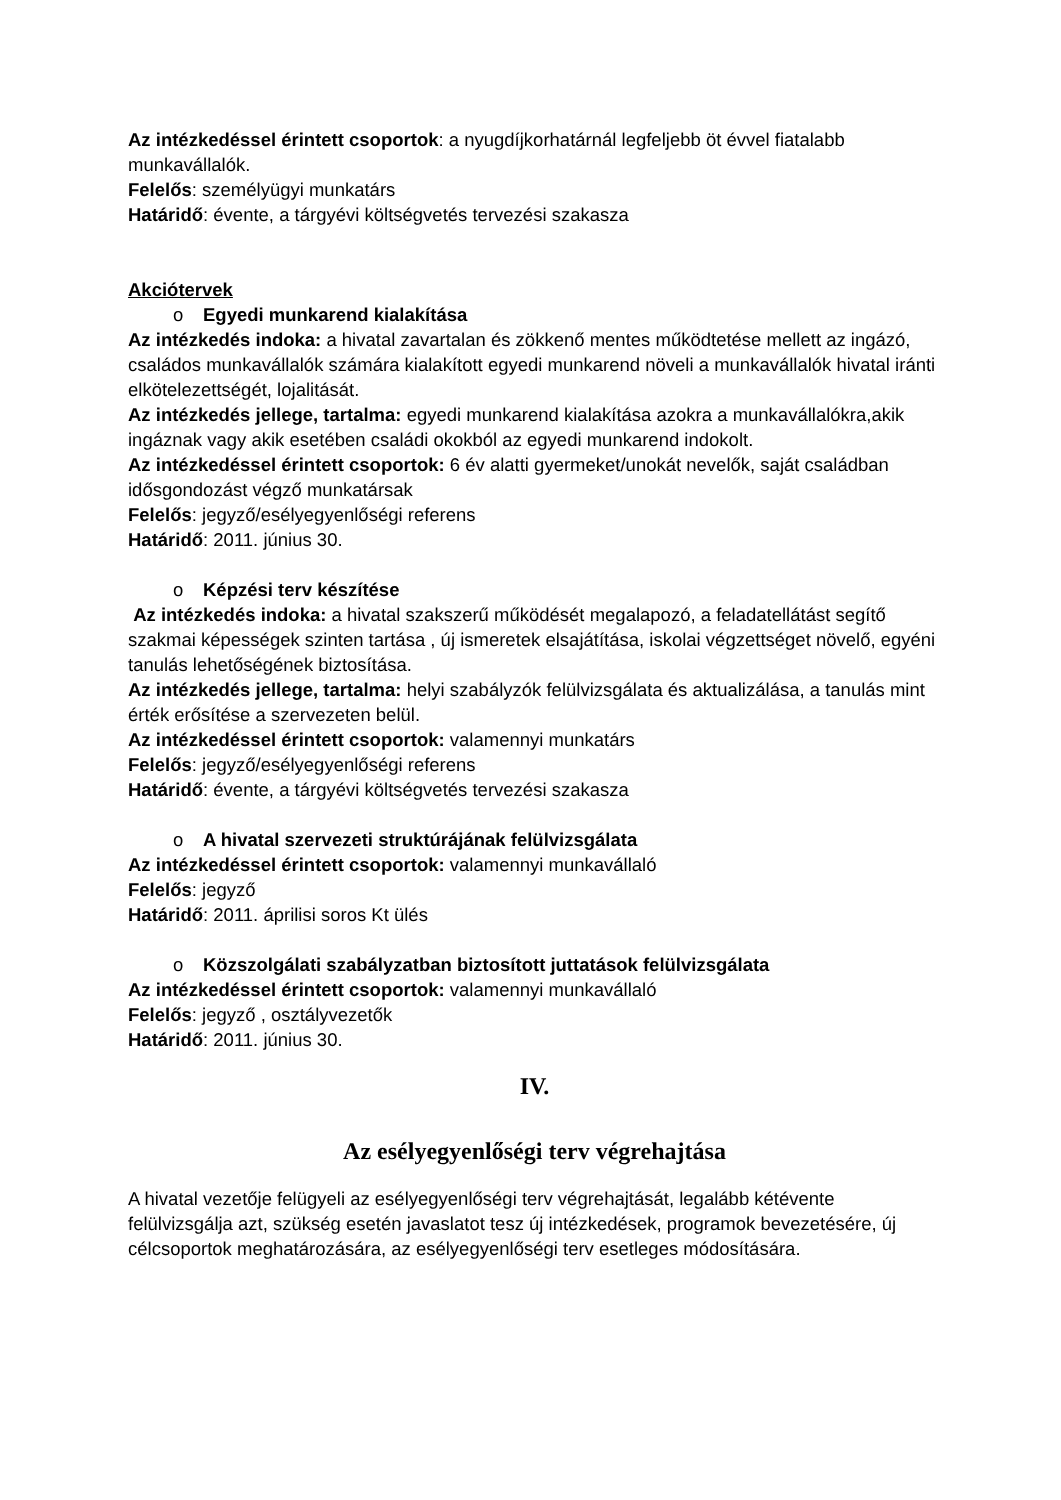Az intézkedéssel érintett csoportok: a nyugdíjkorhatárnál legfeljebb öt évvel fiatalabb munkavállalók.
Felelős: személyügyi munkatárs
Határidő: évente, a tárgyévi költségvetés tervezési szakasza
Akciótervek
o Egyedi munkarend kialakítása
Az intézkedés indoka: a hivatal zavartalan és zökkenő mentes működtetése mellett az ingázó, családos munkavállalók számára kialakított egyedi munkarend növeli a munkavállalók hivatal iránti elkötelezettségét, lojalitását.
Az intézkedés jellege, tartalma: egyedi munkarend kialakítása azokra a munkavállalókra,akik ingáznak vagy akik esetében családi okokból az egyedi munkarend indokolt.
Az intézkedéssel érintett csoportok: 6 év alatti gyermeket/unokát nevelők, saját családban idősgondozást végző munkatársak
Felelős: jegyző/esélyegyenlőségi referens
Határidő: 2011. június 30.
o Képzési terv készítése
Az intézkedés indoka: a hivatal szakszerű működését megalapozó, a feladatellátást segítő szakmai képességek szinten tartása , új ismeretek elsajátítása, iskolai végzettséget növelő, egyéni tanulás lehetőségének biztosítása.
Az intézkedés jellege, tartalma: helyi szabályzók felülvizsgálata és aktualizálása, a tanulás mint érték erősítése a szervezeten belül.
Az intézkedéssel érintett csoportok: valamennyi munkatárs
Felelős: jegyző/esélyegyenlőségi referens
Határidő: évente, a tárgyévi költségvetés tervezési szakasza
o A hivatal szervezeti struktúrájának felülvizsgálata
Az intézkedéssel érintett csoportok: valamennyi munkavállaló
Felelős: jegyző
Határidő: 2011. áprilisi soros Kt ülés
o Közszolgálati szabályzatban biztosított juttatások felülvizsgálata
Az intézkedéssel érintett csoportok: valamennyi munkavállaló
Felelős: jegyző , osztályvezetők
Határidő: 2011. június 30.
IV.
Az esélyegyenlőségi terv végrehajtása
A hivatal vezetője felügyeli az esélyegyenlőségi terv végrehajtását, legalább kétévente felülvizsgálja azt, szükség esetén javaslatot tesz új intézkedések, programok bevezetésére, új célcsoportok meghatározására, az esélyegyenlőségi terv esetleges módosítására.